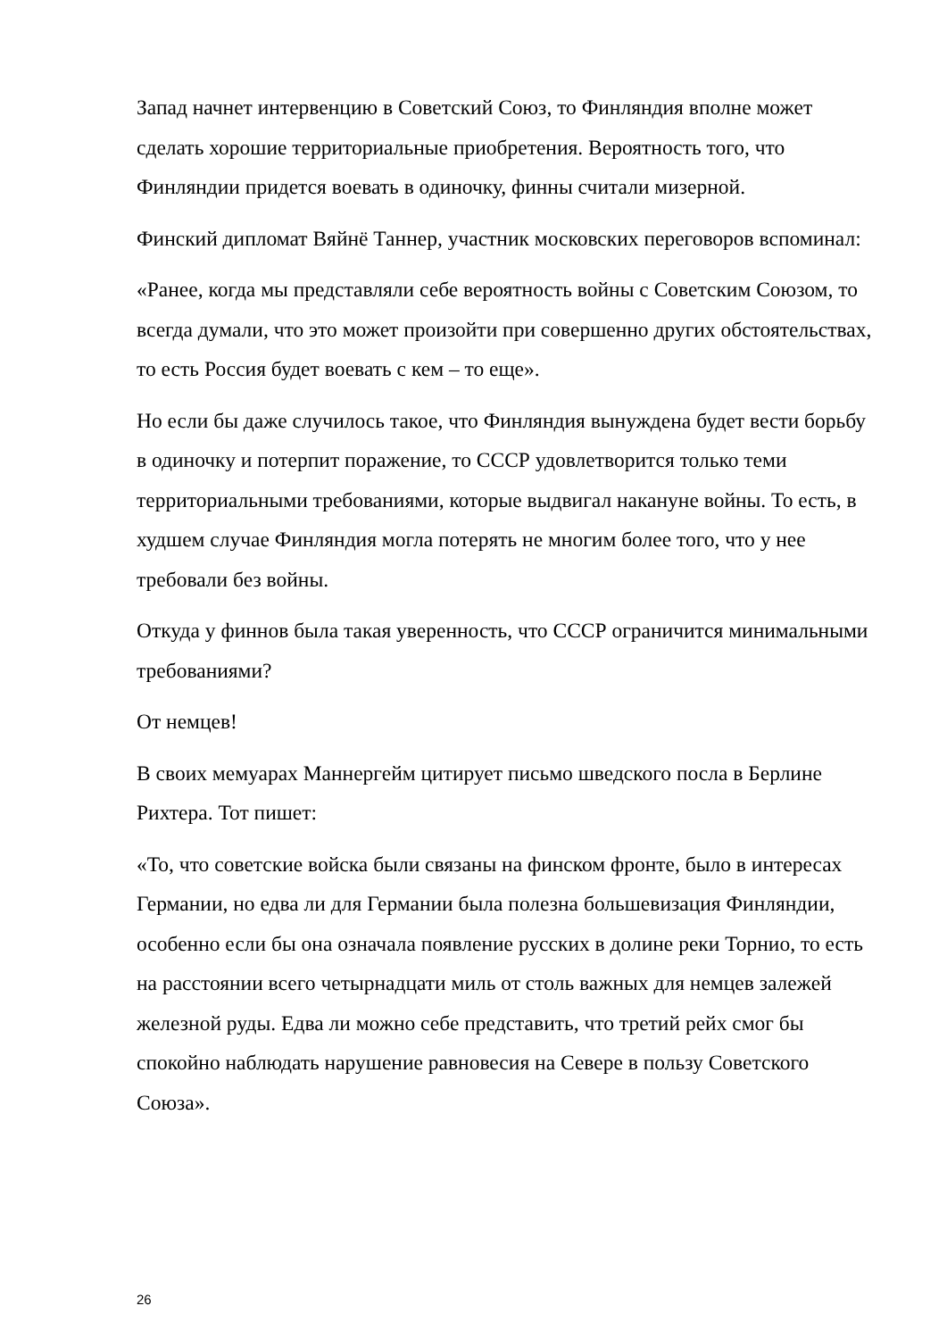Запад начнет интервенцию в Советский Союз, то Финляндия вполне может сделать хорошие территориальные приобретения. Вероятность того, что Финляндии придется воевать в одиночку, финны считали мизерной.
Финский дипломат Вяйнё Таннер, участник московских переговоров вспоминал:
«Ранее, когда мы представляли себе вероятность войны с Советским Союзом, то всегда думали, что это может произойти при совершенно других обстоятельствах, то есть Россия будет воевать с кем – то еще».
Но если бы даже случилось такое, что Финляндия вынуждена будет вести борьбу в одиночку и потерпит поражение, то СССР удовлетворится только теми территориальными требованиями, которые выдвигал накануне войны. То есть, в худшем случае Финляндия могла потерять не многим более того, что у нее требовали без войны.
Откуда у финнов была такая уверенность, что СССР ограничится минимальными требованиями?
От немцев!
В своих мемуарах Маннергейм цитирует письмо шведского посла в Берлине Рихтера. Тот пишет:
«То, что советские войска были связаны на финском фронте, было в интересах Германии, но едва ли для Германии была полезна большевизация Финляндии, особенно если бы она означала появление русских в долине реки Торнио, то есть на расстоянии всего четырнадцати миль от столь важных для немцев залежей железной руды. Едва ли можно себе представить, что третий рейх смог бы спокойно наблюдать нарушение равновесия на Севере в пользу Советского Союза».
26